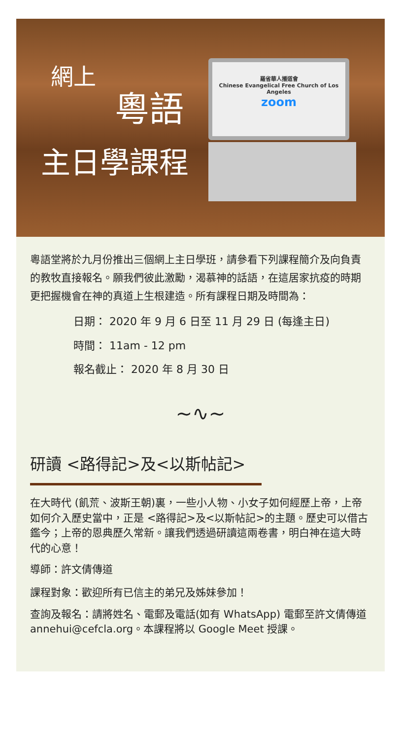網上
粵語
主日學課程
羅省華人播道會
Chinese Evangelical Free Church of Los Angeles
zoom
粵語堂將於九月份推出三個網上主日學班，請參看下列課程簡介及向負責的教牧直接報名。願我們彼此激勵，渴慕神的話語，在這居家抗疫的時期更把握機會在神的真道上生根建造。所有課程日期及時間為：
日期： 2020 年 9 月 6 日至 11 月 29 日 (每逢主日)
時間： 11am - 12 pm
報名截止： 2020 年 8 月 30 日
~∿~
研讀 <路得記>及<以斯帖記>
在大時代 (飢荒、波斯王朝)裏，一些小人物、小女子如何經歷上帝，上帝如何介入歷史當中，正是 <路得記>及<以斯帖記>的主題。歷史可以借古鑑今；上帝的恩典歷久常新。讓我們透過研讀這兩卷書，明白神在這大時代的心意！
導師：許文倩傳道
課程對象：歡迎所有已信主的弟兄及姊妹參加！
查詢及報名：請將姓名、電郵及電話(如有 WhatsApp) 電郵至許文倩傳道 annehui@cefcla.org。本課程將以 Google Meet 授課。